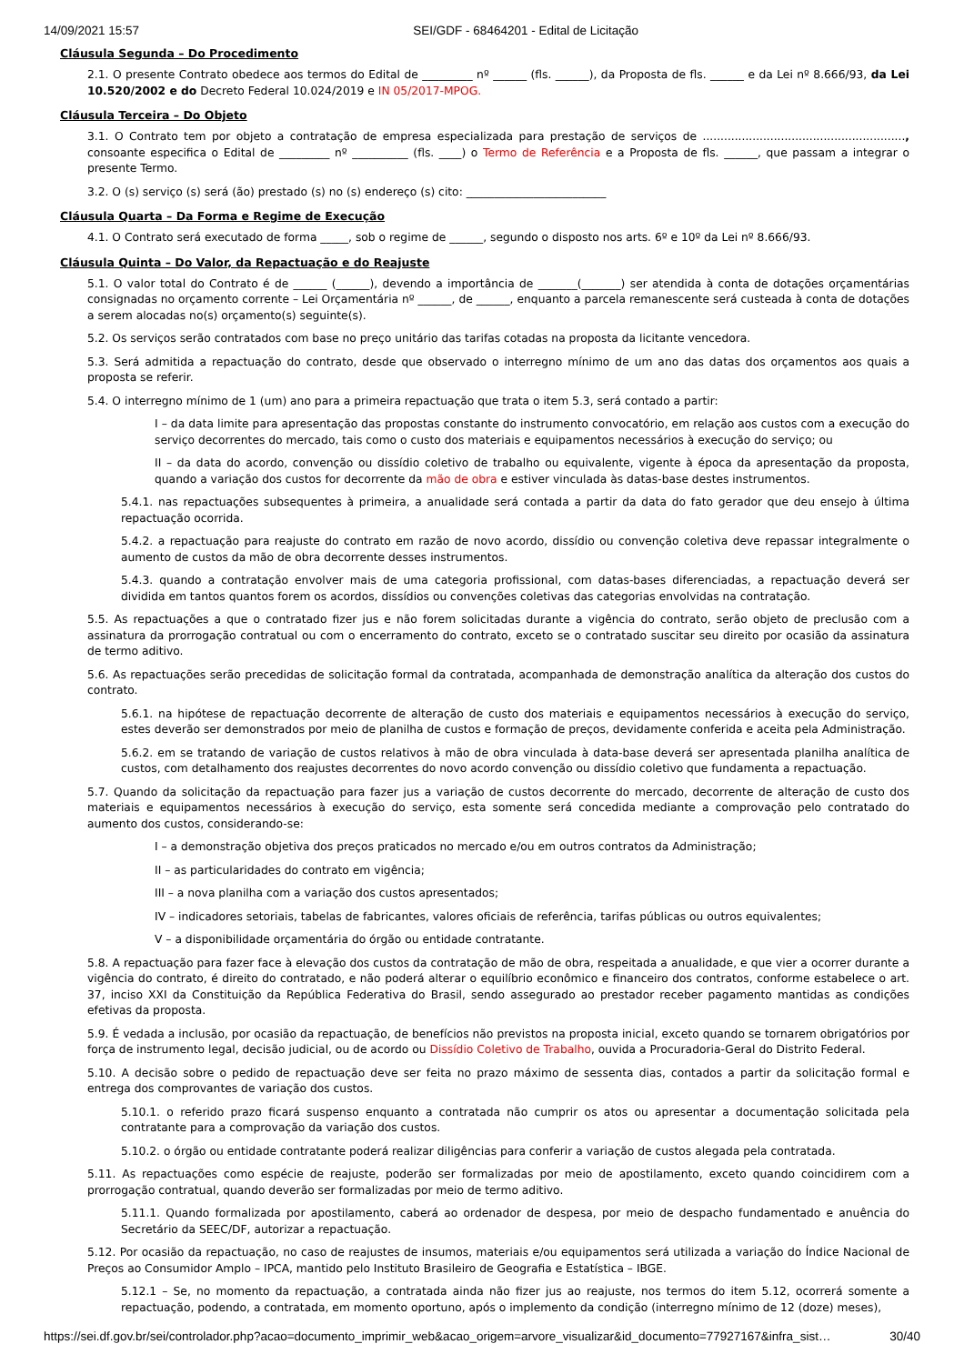14/09/2021 15:57 SEI/GDF - 68464201 - Edital de Licitação
Cláusula Segunda – Do Procedimento
2.1. O presente Contrato obedece aos termos do Edital de _________ nº ______ (fls. ______), da Proposta de fls. ______ e da Lei nº 8.666/93, da Lei 10.520/2002 e do Decreto Federal 10.024/2019 e IN 05/2017-MPOG.
Cláusula Terceira – Do Objeto
3.1. O Contrato tem por objeto a contratação de empresa especializada para prestação de serviços de ........................................................., consoante especifica o Edital de _________ nº __________ (fls. ____) o Termo de Referência e a Proposta de fls. ______, que passam a integrar o presente Termo.
3.2. O (s) serviço (s) será (ão) prestado (s) no (s) endereço (s) cito: _________________________
Cláusula Quarta – Da Forma e Regime de Execução
4.1. O Contrato será executado de forma _____, sob o regime de ______, segundo o disposto nos arts. 6º e 10º da Lei nº 8.666/93.
Cláusula Quinta – Do Valor, da Repactuação e do Reajuste
5.1. O valor total do Contrato é de ______ (______), devendo a importância de _______(_______) ser atendida à conta de dotações orçamentárias consignadas no orçamento corrente – Lei Orçamentária nº ______, de ______, enquanto a parcela remanescente será custeada à conta de dotações a serem alocadas no(s) orçamento(s) seguinte(s).
5.2. Os serviços serão contratados com base no preço unitário das tarifas cotadas na proposta da licitante vencedora.
5.3. Será admitida a repactuação do contrato, desde que observado o interregno mínimo de um ano das datas dos orçamentos aos quais a proposta se referir.
5.4. O interregno mínimo de 1 (um) ano para a primeira repactuação que trata o item 5.3, será contado a partir:
I – da data limite para apresentação das propostas constante do instrumento convocatório, em relação aos custos com a execução do serviço decorrentes do mercado, tais como o custo dos materiais e equipamentos necessários à execução do serviço; ou
II – da data do acordo, convenção ou dissídio coletivo de trabalho ou equivalente, vigente à época da apresentação da proposta, quando a variação dos custos for decorrente da mão de obra e estiver vinculada às datas-base destes instrumentos.
5.4.1. nas repactuações subsequentes à primeira, a anualidade será contada a partir da data do fato gerador que deu ensejo à última repactuação ocorrida.
5.4.2. a repactuação para reajuste do contrato em razão de novo acordo, dissídio ou convenção coletiva deve repassar integralmente o aumento de custos da mão de obra decorrente desses instrumentos.
5.4.3. quando a contratação envolver mais de uma categoria profissional, com datas-bases diferenciadas, a repactuação deverá ser dividida em tantos quantos forem os acordos, dissídios ou convenções coletivas das categorias envolvidas na contratação.
5.5. As repactuações a que o contratado fizer jus e não forem solicitadas durante a vigência do contrato, serão objeto de preclusão com a assinatura da prorrogação contratual ou com o encerramento do contrato, exceto se o contratado suscitar seu direito por ocasião da assinatura de termo aditivo.
5.6. As repactuações serão precedidas de solicitação formal da contratada, acompanhada de demonstração analítica da alteração dos custos do contrato.
5.6.1. na hipótese de repactuação decorrente de alteração de custo dos materiais e equipamentos necessários à execução do serviço, estes deverão ser demonstrados por meio de planilha de custos e formação de preços, devidamente conferida e aceita pela Administração.
5.6.2. em se tratando de variação de custos relativos à mão de obra vinculada à data-base deverá ser apresentada planilha analítica de custos, com detalhamento dos reajustes decorrentes do novo acordo convenção ou dissídio coletivo que fundamenta a repactuação.
5.7. Quando da solicitação da repactuação para fazer jus a variação de custos decorrente do mercado, decorrente de alteração de custo dos materiais e equipamentos necessários à execução do serviço, esta somente será concedida mediante a comprovação pelo contratado do aumento dos custos, considerando-se:
I – a demonstração objetiva dos preços praticados no mercado e/ou em outros contratos da Administração;
II – as particularidades do contrato em vigência;
III – a nova planilha com a variação dos custos apresentados;
IV – indicadores setoriais, tabelas de fabricantes, valores oficiais de referência, tarifas públicas ou outros equivalentes;
V – a disponibilidade orçamentária do órgão ou entidade contratante.
5.8. A repactuação para fazer face à elevação dos custos da contratação de mão de obra, respeitada a anualidade, e que vier a ocorrer durante a vigência do contrato, é direito do contratado, e não poderá alterar o equilíbrio econômico e financeiro dos contratos, conforme estabelece o art. 37, inciso XXI da Constituição da República Federativa do Brasil, sendo assegurado ao prestador receber pagamento mantidas as condições efetivas da proposta.
5.9. É vedada a inclusão, por ocasião da repactuação, de benefícios não previstos na proposta inicial, exceto quando se tornarem obrigatórios por força de instrumento legal, decisão judicial, ou de acordo ou Dissídio Coletivo de Trabalho, ouvida a Procuradoria-Geral do Distrito Federal.
5.10. A decisão sobre o pedido de repactuação deve ser feita no prazo máximo de sessenta dias, contados a partir da solicitação formal e entrega dos comprovantes de variação dos custos.
5.10.1. o referido prazo ficará suspenso enquanto a contratada não cumprir os atos ou apresentar a documentação solicitada pela contratante para a comprovação da variação dos custos.
5.10.2. o órgão ou entidade contratante poderá realizar diligências para conferir a variação de custos alegada pela contratada.
5.11. As repactuações como espécie de reajuste, poderão ser formalizadas por meio de apostilamento, exceto quando coincidirem com a prorrogação contratual, quando deverão ser formalizadas por meio de termo aditivo.
5.11.1. Quando formalizada por apostilamento, caberá ao ordenador de despesa, por meio de despacho fundamentado e anuência do Secretário da SEEC/DF, autorizar a repactuação.
5.12. Por ocasião da repactuação, no caso de reajustes de insumos, materiais e/ou equipamentos será utilizada a variação do Índice Nacional de Preços ao Consumidor Amplo – IPCA, mantido pelo Instituto Brasileiro de Geografia e Estatística – IBGE.
5.12.1 – Se, no momento da repactuação, a contratada ainda não fizer jus ao reajuste, nos termos do item 5.12, ocorrerá somente a repactuação, podendo, a contratada, em momento oportuno, após o implemento da condição (interregno mínimo de 12 (doze) meses),
https://sei.df.gov.br/sei/controlador.php?acao=documento_imprimir_web&acao_origem=arvore_visualizar&id_documento=77927167&infra_sist… 30/40